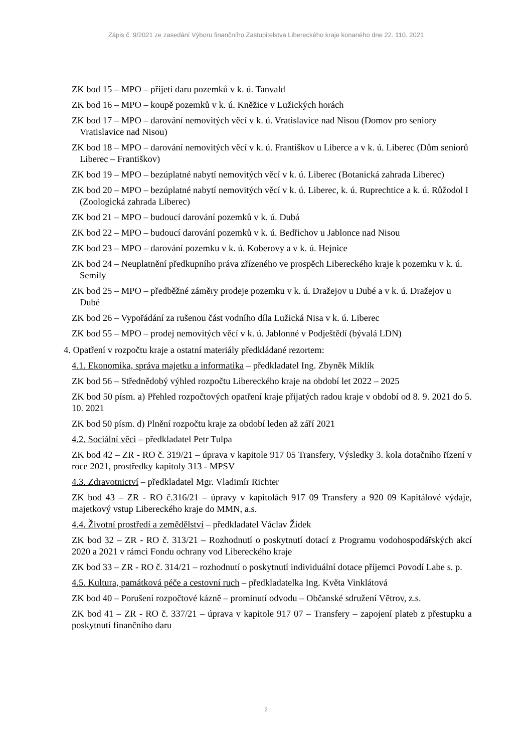Zápis č. 9/2021 ze zasedání Výboru finančního Zastupitelstva Libereckého kraje konaného dne 22. 110. 2021
ZK bod 15 – MPO – přijetí daru pozemků v k. ú. Tanvald
ZK bod 16 – MPO – koupě pozemků v k. ú. Kněžice v Lužických horách
ZK bod 17 – MPO – darování nemovitých věcí v k. ú. Vratislavice nad Nisou (Domov pro seniory Vratislavice nad Nisou)
ZK bod 18 – MPO – darování nemovitých věcí v k. ú. Františkov u Liberce a v k. ú. Liberec (Dům seniorů Liberec – Františkov)
ZK bod 19 – MPO – bezúplatné nabytí nemovitých věcí v k. ú. Liberec (Botanická zahrada Liberec)
ZK bod 20 – MPO – bezúplatné nabytí nemovitých věcí v k. ú. Liberec, k. ú. Ruprechtice a k. ú. Růžodol I (Zoologická zahrada Liberec)
ZK bod 21 – MPO – budoucí darování pozemků v k. ú. Dubá
ZK bod 22 – MPO – budoucí darování pozemků v k. ú. Bedřichov u Jablonce nad Nisou
ZK bod 23 – MPO – darování pozemku v k. ú. Koberovy a v k. ú. Hejnice
ZK bod 24 – Neuplatnění předkupního práva zřízeného ve prospěch Libereckého kraje k pozemku v k. ú. Semily
ZK bod 25 – MPO – předběžné záměry prodeje pozemku v k. ú. Dražejov u Dubé a v k. ú. Dražejov u Dubé
ZK bod 26 – Vypořádání za rušenou část vodního díla Lužická Nisa v k. ú. Liberec
ZK bod 55 – MPO – prodej nemovitých věcí v k. ú. Jablonné v Podještědí (bývalá LDN)
4. Opatření v rozpočtu kraje a ostatní materiály předkládané rezortem:
4.1. Ekonomika, správa majetku a informatika – předkladatel Ing. Zbyněk Miklík
ZK bod 56 – Střednědobý výhled rozpočtu Libereckého kraje na období let 2022 – 2025
ZK bod 50 písm. a) Přehled rozpočtových opatření kraje přijatých radou kraje v období od 8. 9. 2021 do 5. 10. 2021
ZK bod 50 písm. d) Plnění rozpočtu kraje za období leden až září 2021
4.2. Sociální věci – předkladatel Petr Tulpa
ZK bod 42 – ZR - RO č. 319/21 – úprava v kapitole 917 05 Transfery, Výsledky 3. kola dotačního řízení v roce 2021, prostředky kapitoly 313 - MPSV
4.3. Zdravotnictví – předkladatel Mgr. Vladimír Richter
ZK bod 43 – ZR - RO č.316/21 – úpravy v kapitolách 917 09 Transfery a 920 09 Kapitálové výdaje, majetkový vstup Libereckého kraje do MMN, a.s.
4.4. Životní prostředí a zemědělství – předkladatel Václav Židek
ZK bod 32 – ZR - RO č. 313/21 – Rozhodnutí o poskytnutí dotací z Programu vodohospodářských akcí 2020 a 2021 v rámci Fondu ochrany vod Libereckého kraje
ZK bod 33 – ZR - RO č. 314/21 – rozhodnutí o poskytnutí individuální dotace příjemci Povodí Labe s. p.
4.5. Kultura, památková péče a cestovní ruch – předkladatelka Ing. Květa Vinklátová
ZK bod 40 – Porušení rozpočtové kázně – prominutí odvodu – Občanské sdružení Větrov, z.s.
ZK bod 41 – ZR - RO č. 337/21 – úprava v kapitole 917 07 – Transfery – zapojení plateb z přestupku a poskytnutí finančního daru
2